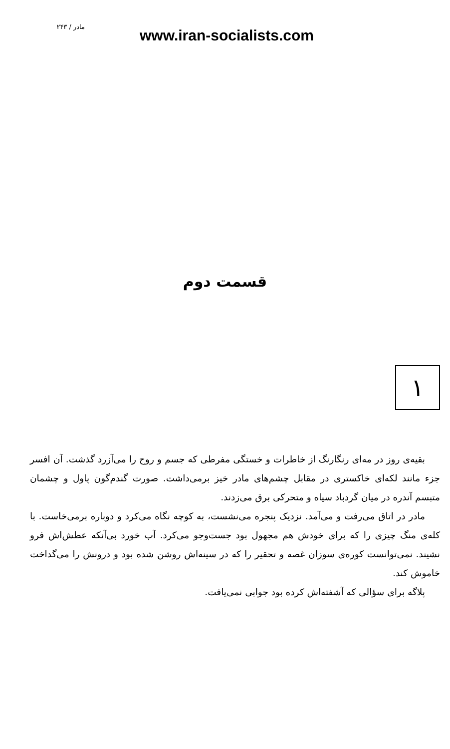مادر / ۲۴۳
www.iran-socialists.com
قسمت دوم
۱
بقیه‌ی روز در مه‌ای رنگارنگ از خاطرات و خستگی مفرطی که جسم و روح را می‌آزرد گذشت. آن افسر جزء مانند لکه‌ای خاکستری در مقابل چشم‌های مادر خیز برمی‌داشت. صورت گندم‌گون پاول و چشمان متبسم آندره در میان گردباد سیاه و متحرکی برق می‌زدند.
مادر در اتاق می‌رفت و می‌آمد. نزدیک پنجره می‌نشست، به کوچه نگاه می‌کرد و دوباره برمی‌خاست. با کله‌ی منگ چیزی را که برای خودش هم مجهول بود جست‌وجو می‌کرد. آب خورد بی‌آنکه عطش‌اش فرو نشیند. نمی‌توانست کوره‌ی سوزان غصه و تحقیر را که در سینه‌اش روشن شده بود و درونش را می‌گداخت خاموش کند.
پلاگه برای سؤالی که آشفته‌اش کرده بود جوابی نمی‌یافت.